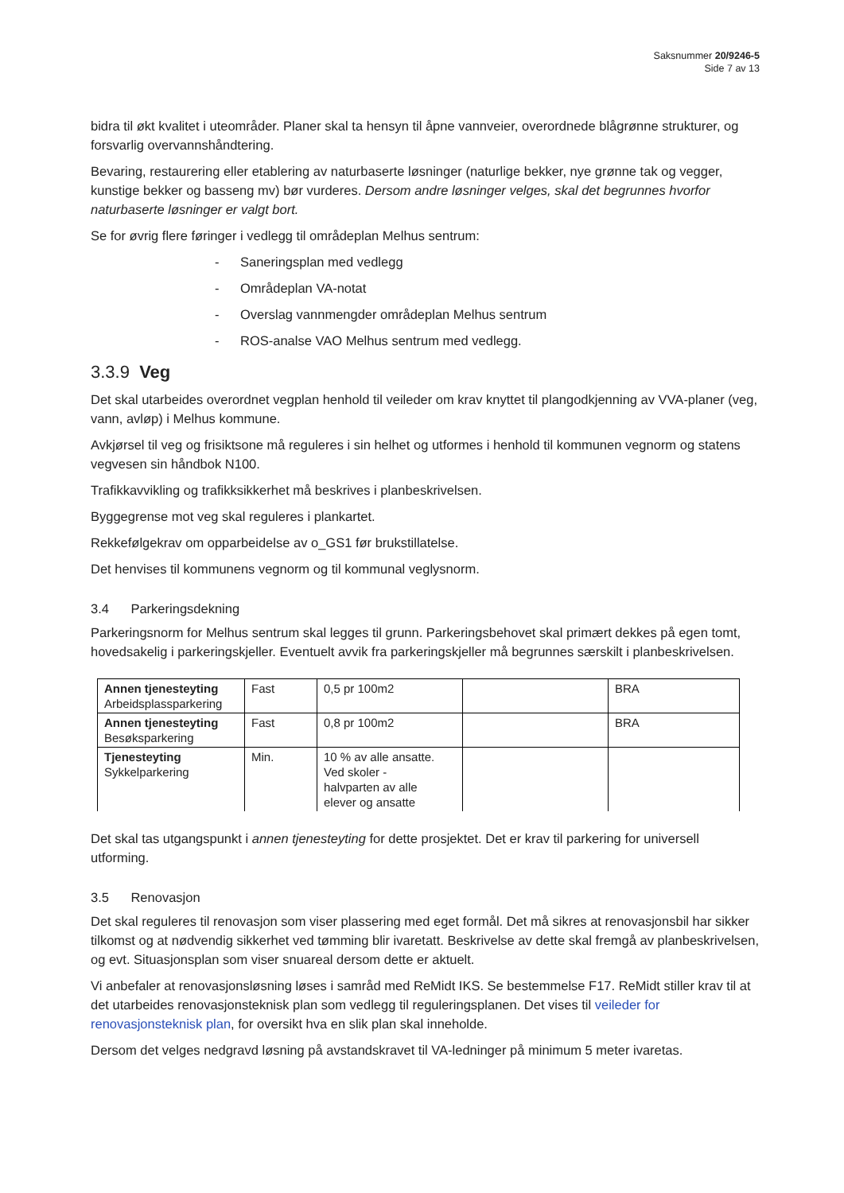Saksnummer 20/9246-5
Side 7 av 13
bidra til økt kvalitet i uteområder. Planer skal ta hensyn til åpne vannveier, overordnede blågrønne strukturer, og forsvarlig overvannshåndtering.
Bevaring, restaurering eller etablering av naturbaserte løsninger (naturlige bekker, nye grønne tak og vegger, kunstige bekker og basseng mv) bør vurderes. Dersom andre løsninger velges, skal det begrunnes hvorfor naturbaserte løsninger er valgt bort.
Se for øvrig flere føringer i vedlegg til områdeplan Melhus sentrum:
- Saneringsplan med vedlegg
- Områdeplan VA-notat
- Overslag vannmengder områdeplan Melhus sentrum
- ROS-analse VAO Melhus sentrum med vedlegg.
3.3.9 Veg
Det skal utarbeides overordnet vegplan henhold til veileder om krav knyttet til plangodkjenning av VVA-planer (veg, vann, avløp) i Melhus kommune.
Avkjørsel til veg og frisiktsone må reguleres i sin helhet og utformes i henhold til kommunen vegnorm og statens vegvesen sin håndbok N100.
Trafikkavvikling og trafikksikkerhet må beskrives i planbeskrivelsen.
Byggegrense mot veg skal reguleres i plankartet.
Rekkefølgekrav om opparbeidelse av o_GS1 før brukstillatelse.
Det henvises til kommunens vegnorm og til kommunal veglysnorm.
3.4 Parkeringsdekning
Parkeringsnorm for Melhus sentrum skal legges til grunn. Parkeringsbehovet skal primært dekkes på egen tomt, hovedsakelig i parkeringskjeller. Eventuelt avvik fra parkeringskjeller må begrunnes særskilt i planbeskrivelsen.
| Annen tjenesteyting Arbeidsplassparkering | Fast | 0,5 pr 100m2 | | BRA |
| Annen tjenesteyting Besøksparkering | Fast | 0,8 pr 100m2 | | BRA |
| Tjenesteyting Sykkelparkering | Min. | 10 % av alle ansatte. Ved skoler - halvparten av alle elever og ansatte | | |
Det skal tas utgangspunkt i annen tjenesteyting for dette prosjektet. Det er krav til parkering for universell utforming.
3.5 Renovasjon
Det skal reguleres til renovasjon som viser plassering med eget formål. Det må sikres at renovasjonsbil har sikker tilkomst og at nødvendig sikkerhet ved tømming blir ivaretatt. Beskrivelse av dette skal fremgå av planbeskrivelsen, og evt. Situasjonsplan som viser snuareal dersom dette er aktuelt.
Vi anbefaler at renovasjonsløsning løses i samråd med ReMidt IKS. Se bestemmelse F17. ReMidt stiller krav til at det utarbeides renovasjonsteknisk plan som vedlegg til reguleringsplanen. Det vises til veileder for renovasjonsteknisk plan, for oversikt hva en slik plan skal inneholde.
Dersom det velges nedgravd løsning på avstandskravet til VA-ledninger på minimum 5 meter ivaretas.